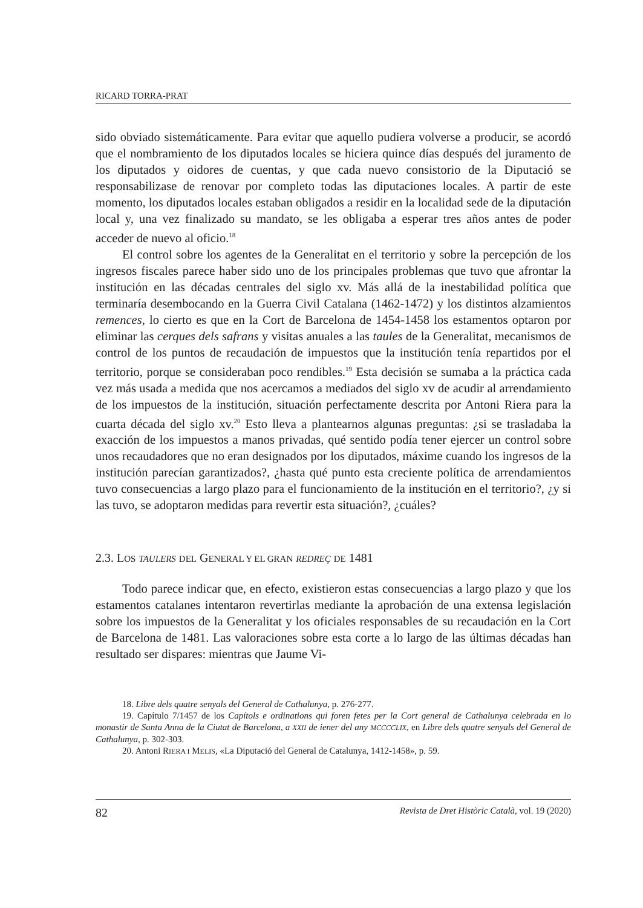RICARD TORRA-PRAT
sido obviado sistemáticamente. Para evitar que aquello pudiera volverse a producir, se acordó que el nombramiento de los diputados locales se hiciera quince días después del juramento de los diputados y oidores de cuentas, y que cada nuevo consistorio de la Diputació se responsabilizase de renovar por completo todas las diputaciones locales. A partir de este momento, los diputados locales estaban obligados a residir en la localidad sede de la diputación local y, una vez finalizado su mandato, se les obligaba a esperar tres años antes de poder acceder de nuevo al oficio.<sup>18</sup>
El control sobre los agentes de la Generalitat en el territorio y sobre la percepción de los ingresos fiscales parece haber sido uno de los principales problemas que tuvo que afrontar la institución en las décadas centrales del siglo xv. Más allá de la inestabilidad política que terminaría desembocando en la Guerra Civil Catalana (1462-1472) y los distintos alzamientos remences, lo cierto es que en la Cort de Barcelona de 1454-1458 los estamentos optaron por eliminar las cerques dels safrans y visitas anuales a las taules de la Generalitat, mecanismos de control de los puntos de recaudación de impuestos que la institución tenía repartidos por el territorio, porque se consideraban poco rendibles.<sup>19</sup> Esta decisión se sumaba a la práctica cada vez más usada a medida que nos acercamos a mediados del siglo xv de acudir al arrendamiento de los impuestos de la institución, situación perfectamente descrita por Antoni Riera para la cuarta década del siglo xv.<sup>20</sup> Esto lleva a plantearnos algunas preguntas: ¿si se trasladaba la exacción de los impuestos a manos privadas, qué sentido podía tener ejercer un control sobre unos recaudadores que no eran designados por los diputados, máxime cuando los ingresos de la institución parecían garantizados?, ¿hasta qué punto esta creciente política de arrendamientos tuvo consecuencias a largo plazo para el funcionamiento de la institución en el territorio?, ¿y si las tuvo, se adoptaron medidas para revertir esta situación?, ¿cuáles?
2.3. LOS TAULERS DEL GENERAL Y EL GRAN REDREÇ DE 1481
Todo parece indicar que, en efecto, existieron estas consecuencias a largo plazo y que los estamentos catalanes intentaron revertirlas mediante la aprobación de una extensa legislación sobre los impuestos de la Generalitat y los oficiales responsables de su recaudación en la Cort de Barcelona de 1481. Las valoraciones sobre esta corte a lo largo de las últimas décadas han resultado ser dispares: mientras que Jaume Vi-
18. Libre dels quatre senyals del General de Cathalunya, p. 276-277.
19. Capítulo 7/1457 de los Capítols e ordinations qui foren fetes per la Cort general de Cathalunya celebrada en lo monastir de Santa Anna de la Ciutat de Barcelona, a XXII de iener del any MCCCCLIX, en Libre dels quatre senyals del General de Cathalunya, p. 302-303.
20. Antoni RIERA I MELIS, «La Diputació del General de Catalunya, 1412-1458», p. 59.
82 Revista de Dret Històric Català, vol. 19 (2020)